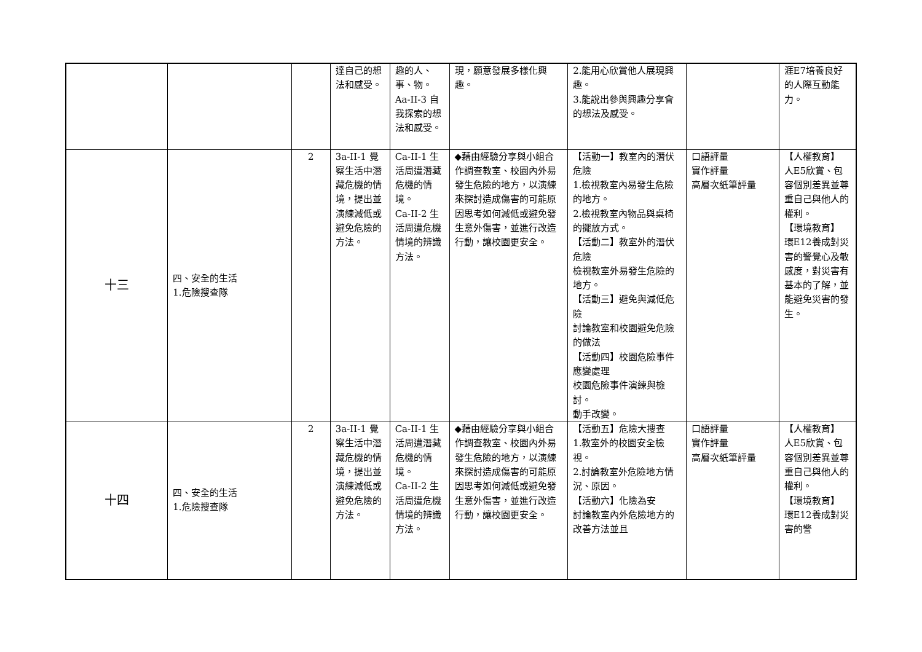| | | | 達自己的想法和感受。 | 趣的人、事、物。 Aa-II-3 自我探索的想法和感受。 | 現，願意發展多樣化興趣。 | 2.能用心欣賞他人展現興趣。 3.能說出參與興趣分享會的想法及感受。 | | 涯E7培養良好的人際互動能力。 |
| 十三 | 四、安全的生活 1.危險搜查隊 | 2 | 3a-II-1 覺察生活中潛藏危機的情境，提出並演練減低或避免危險的方法。 | Ca-II-1 生活周遭潛藏危機的情境。 Ca-II-2 生活周遭危機情境的辨識方法。 | ◆藉由經驗分享與小組合作調查教室、校園內外易發生危險的地方，以演練來探討造成傷害的可能原因思考如何減低或避免發生意外傷害，並進行改造行動，讓校園更安全。 | 【活動一】教室內的潛伏危險 1.檢視教室內易發生危險的地方。 2.檢視教室內物品與桌椅的擺放方式。 【活動二】教室外的潛伏危險 檢視教室外易發生危險的地方。 【活動三】避免與減低危險 討論教室和校園避免危險的做法 【活動四】校園危險事件應變處理 校園危險事件演練與檢討。 動手改變。 | 口語評量 實作評量 高層次紙筆評量 | 【人權教育】 人E5欣賞、包容個別差異並尊重自己與他人的權利。 【環境教育】 環E12養成對災害的警覺心及敏感度，對災害有基本的了解，並能避免災害的發生。 |
| 十四 | 四、安全的生活 1.危險搜查隊 | 2 | 3a-II-1 覺察生活中潛藏危機的情境，提出並演練減低或避免危險的方法。 | Ca-II-1 生活周遭潛藏危機的情境。 Ca-II-2 生活周遭危機情境的辨識方法。 | ◆藉由經驗分享與小組合作調查教室、校園內外易發生危險的地方，以演練來探討造成傷害的可能原因思考如何減低或避免發生意外傷害，並進行改造行動，讓校園更安全。 | 【活動五】危險大搜查 1.教室外的校園安全檢視。 2.討論教室外危險地方情況、原因。 【活動六】化險為安 討論教室內外危險地方的改善方法並且 | 口語評量 實作評量 高層次紙筆評量 | 【人權教育】 人E5欣賞、包容個別差異並尊重自己與他人的權利。 【環境教育】 環E12養成對災害的警 |